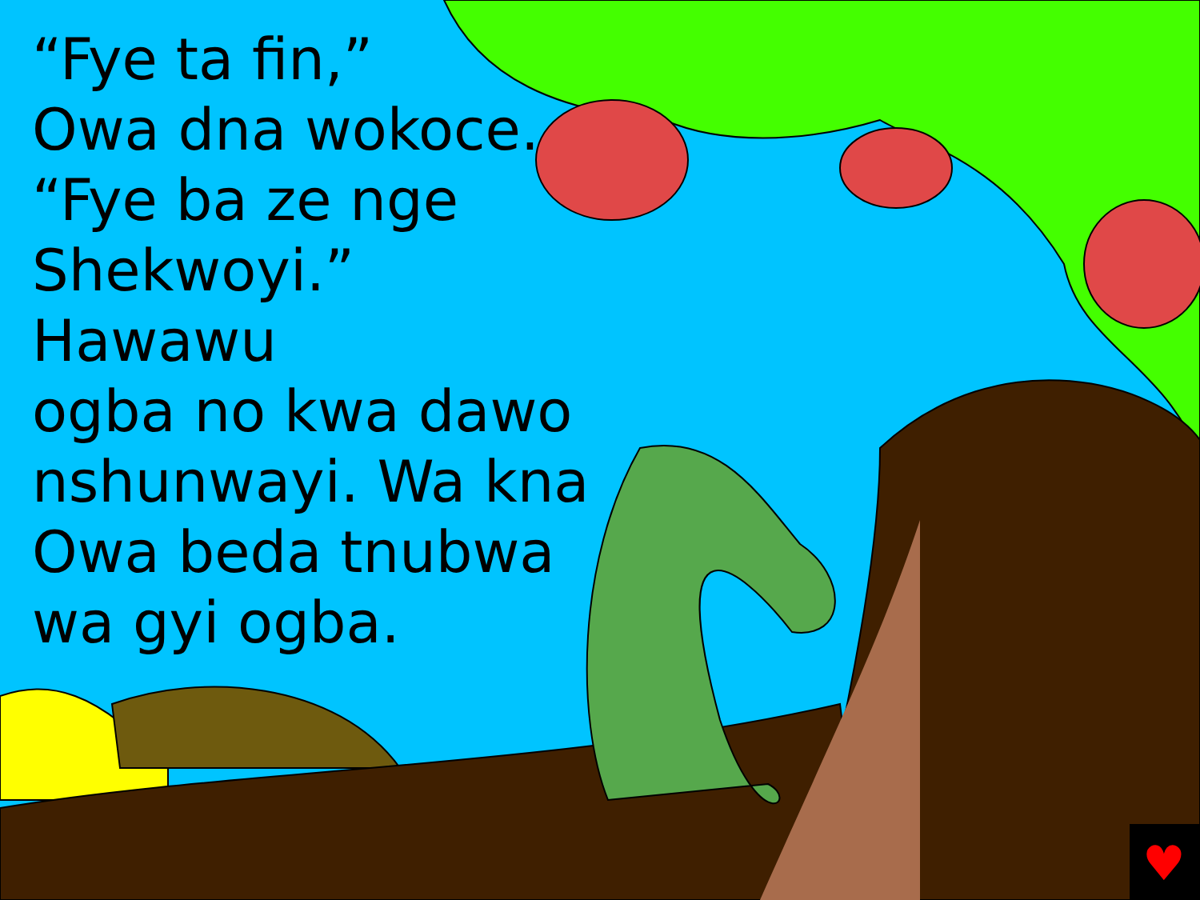♥
“Fye ta fin,”
Owa dna wokoce.
“Fye ba ze nge
Shekwoyi.” Hawawu
ogba no kwa dawo
nshunwayi. Wa kna
Owa beda tnubwa
wa gyi ogba.